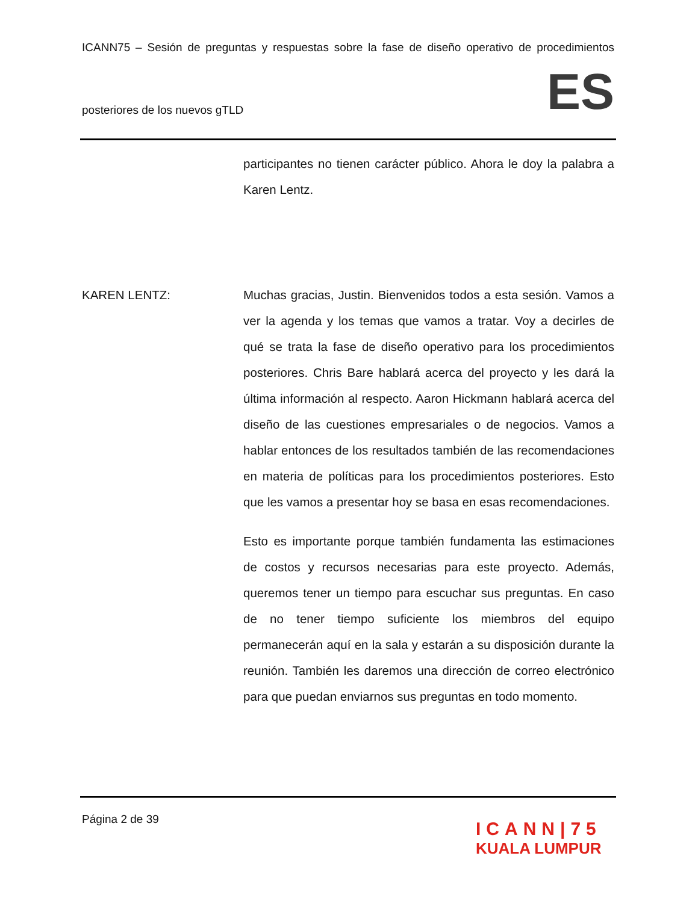ICANN75 – Sesión de preguntas y respuestas sobre la fase de diseño operativo de procedimientos
posteriores de los nuevos gTLD ES
participantes no tienen carácter público. Ahora le doy la palabra a Karen Lentz.
KAREN LENTZ: Muchas gracias, Justin. Bienvenidos todos a esta sesión. Vamos a ver la agenda y los temas que vamos a tratar. Voy a decirles de qué se trata la fase de diseño operativo para los procedimientos posteriores. Chris Bare hablará acerca del proyecto y les dará la última información al respecto. Aaron Hickmann hablará acerca del diseño de las cuestiones empresariales o de negocios. Vamos a hablar entonces de los resultados también de las recomendaciones en materia de políticas para los procedimientos posteriores. Esto que les vamos a presentar hoy se basa en esas recomendaciones.
Esto es importante porque también fundamenta las estimaciones de costos y recursos necesarias para este proyecto. Además, queremos tener un tiempo para escuchar sus preguntas. En caso de no tener tiempo suficiente los miembros del equipo permanecerán aquí en la sala y estarán a su disposición durante la reunión. También les daremos una dirección de correo electrónico para que puedan enviarnos sus preguntas en todo momento.
Página 2 de 39
ICANN|75
KUALA LUMPUR